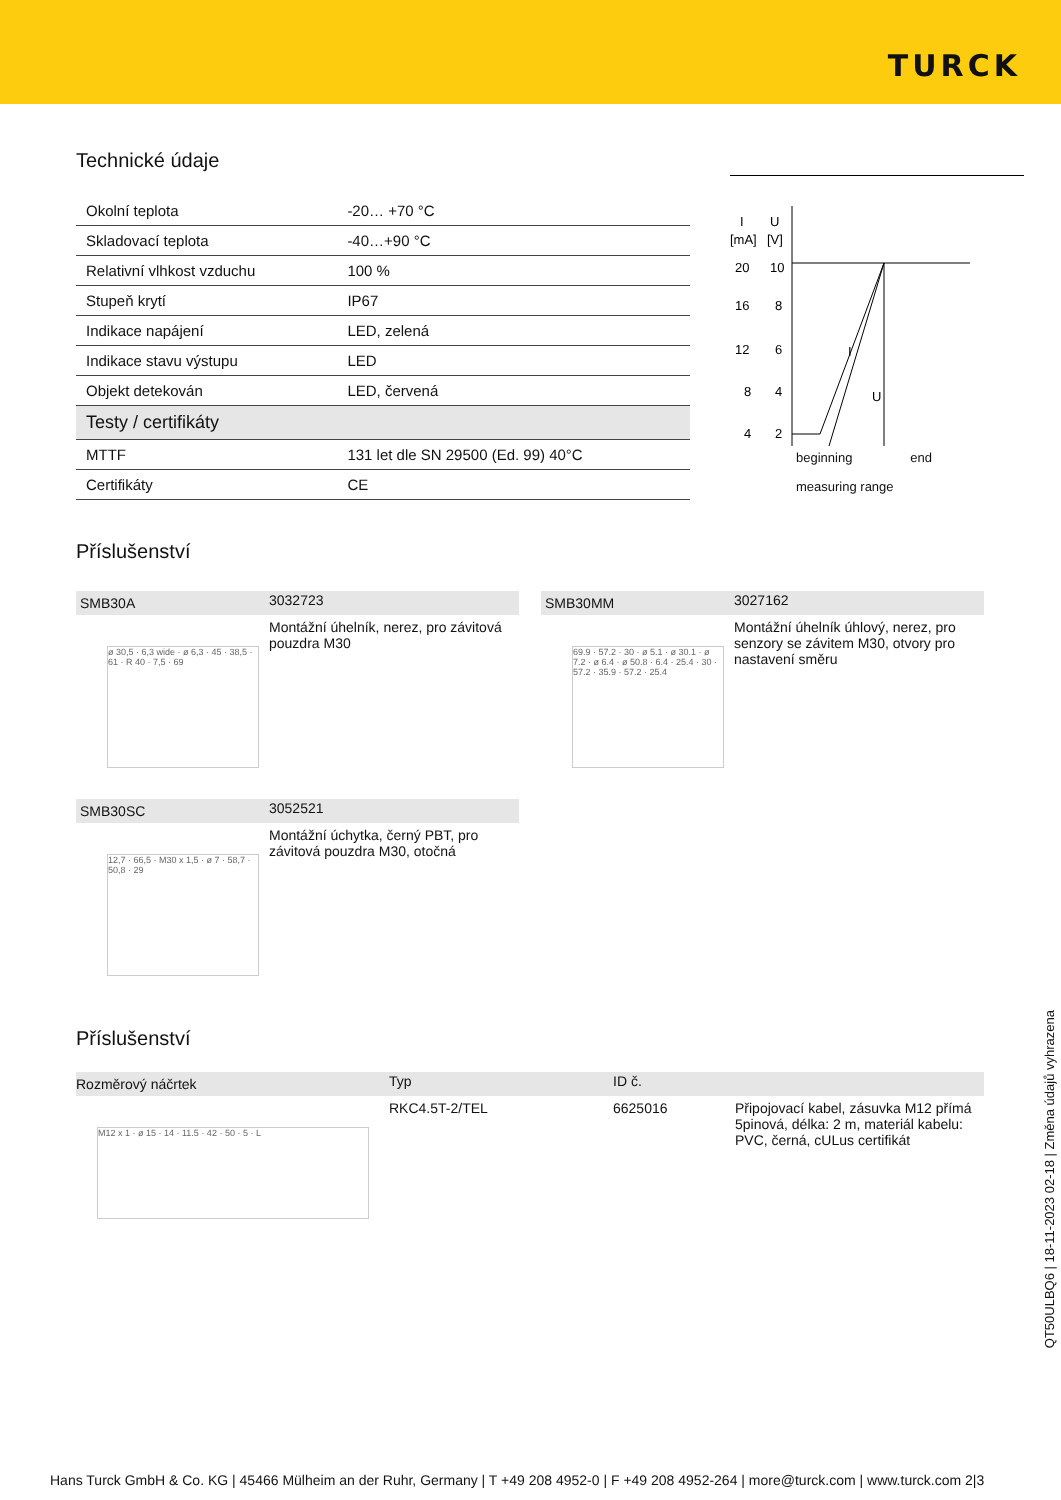TURCK
Technické údaje
| Okolní teplota | -20… +70 °C |
| Skladovací teplota | -40…+90 °C |
| Relativní vlhkost vzduchu | 100 % |
| Stupeň krytí | IP67 |
| Indikace napájení | LED, zelená |
| Indikace stavu výstupu | LED |
| Objekt detekován | LED, červená |
| Testy / certifikáty | |
| MTTF | 131 let dle SN 29500 (Ed. 99) 40°C |
| Certifikáty | CE |
I
U
[mA]
[V]
20
10
16
8
12
6
8
4
4
2
I
U
beginning end
measuring range
Příslušenství
| SMB30A | 3032723 |
| ø 30,5 · 6,3 wide · ø 6,3 · 45 · 38,5 · 61 · R 40 · 7,5 · 69 | Montážní úhelník, nerez, pro závitová pouzdra M30 |
| SMB30MM | 3027162 |
| 69.9 · 57.2 · 30 · ø 5.1 · ø 30.1 · ø 7.2 · ø 6.4 · ø 50.8 · 6.4 · 25.4 · 30 · 57.2 · 35.9 · 57.2 · 25.4 | Montážní úhelník úhlový, nerez, pro senzory se závitem M30, otvory pro nastavení směru |
| SMB30SC | 3052521 |
| 12,7 · 66,5 · M30 x 1,5 · ø 7 · 58,7 · 50,8 · 29 | Montážní úchytka, černý PBT, pro závitová pouzdra M30, otočná |
Příslušenství
| Rozměrový náčrtek | Typ | ID č. | |
| M12 x 1 · ø 15 · 14 · 11.5 · 42 · 50 · 5 · L | RKC4.5T-2/TEL | 6625016 | Připojovací kabel, zásuvka M12 přímá 5pinová, délka: 2 m, materiál kabelu: PVC, černá, cULus certifikát |
QT50ULBQ6 | 18-11-2023 02-18 | Změna údajů vyhrazena
Hans Turck GmbH & Co. KG | 45466 Mülheim an der Ruhr, Germany | T +49 208 4952-0 | F +49 208 4952-264 | more@turck.com | www.turck.com 2|3